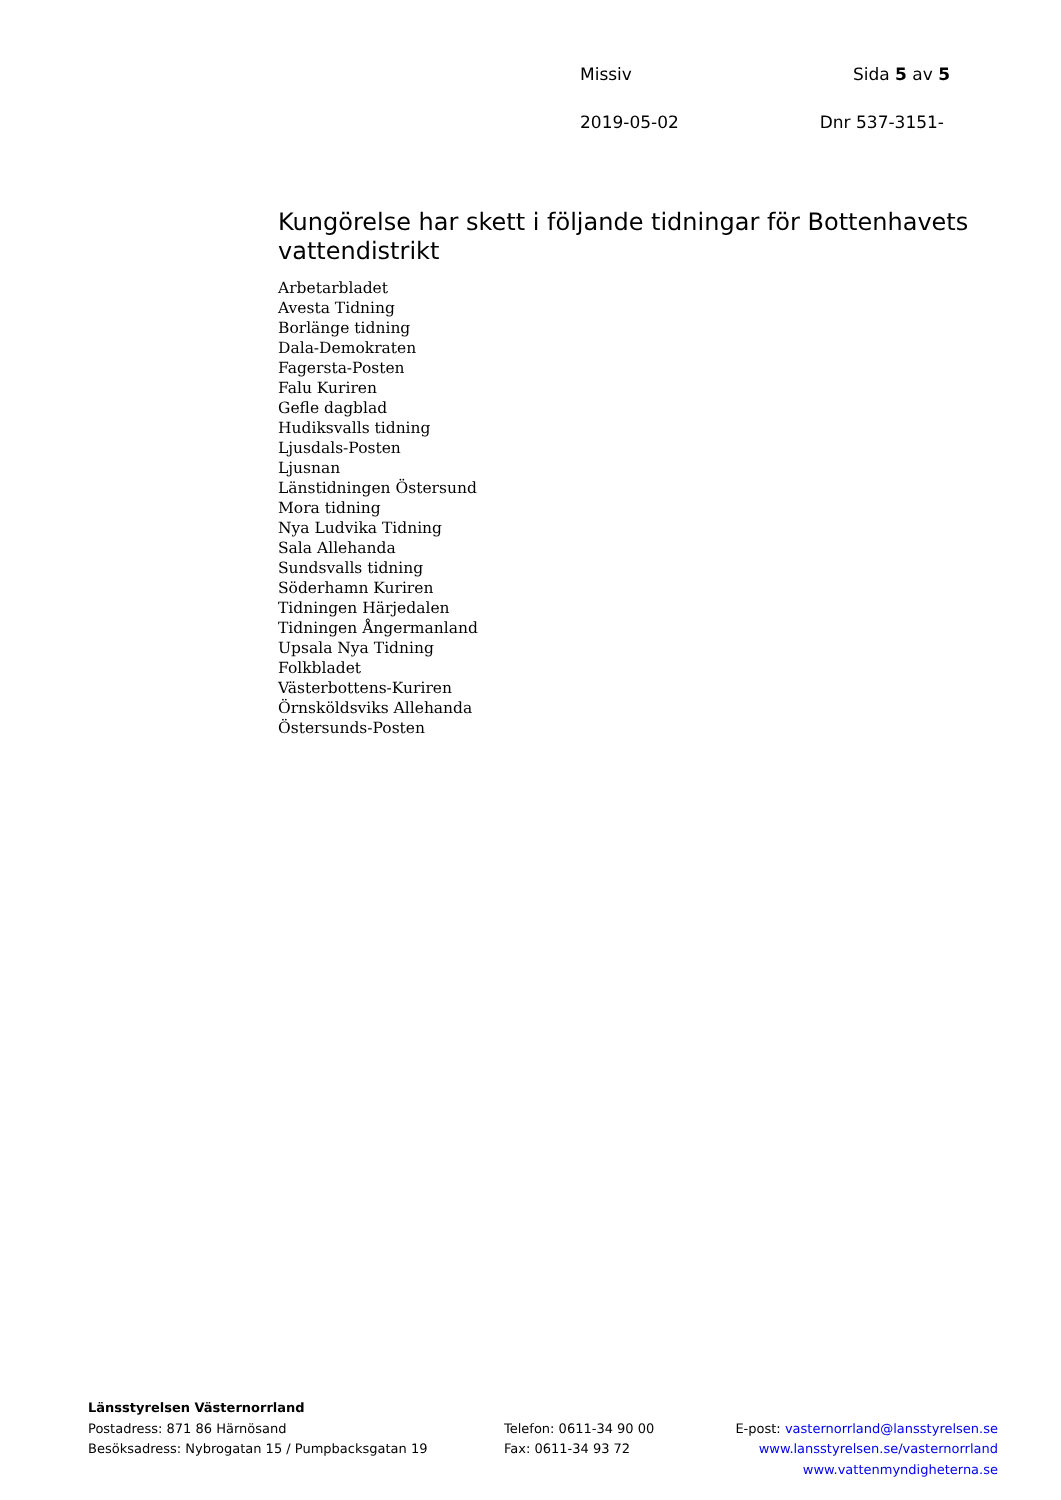Missiv Sida 5 av 5
2019-05-02 Dnr 537-3151-
Kungörelse har skett i följande tidningar för Bottenhavets vattendistrikt
Arbetarbladet
Avesta Tidning
Borlänge tidning
Dala-Demokraten
Fagersta-Posten
Falu Kuriren
Gefle dagblad
Hudiksvalls tidning
Ljusdals-Posten
Ljusnan
Länstidningen Östersund
Mora tidning
Nya Ludvika Tidning
Sala Allehanda
Sundsvalls tidning
Söderhamn Kuriren
Tidningen Härjedalen
Tidningen Ångermanland
Upsala Nya Tidning
Folkbladet
Västerbottens-Kuriren
Örnsköldsviks Allehanda
Östersunds-Posten
Länsstyrelsen Västernorrland
Postadress: 871 86 Härnösand
Besöksadress: Nybrogatan 15 / Pumpbacksgatan 19
Telefon: 0611-34 90 00
Fax: 0611-34 93 72
E-post: vasternorrland@lansstyrelsen.se
www.lansstyrelsen.se/vasternorrland
www.vattenmyndigheterna.se